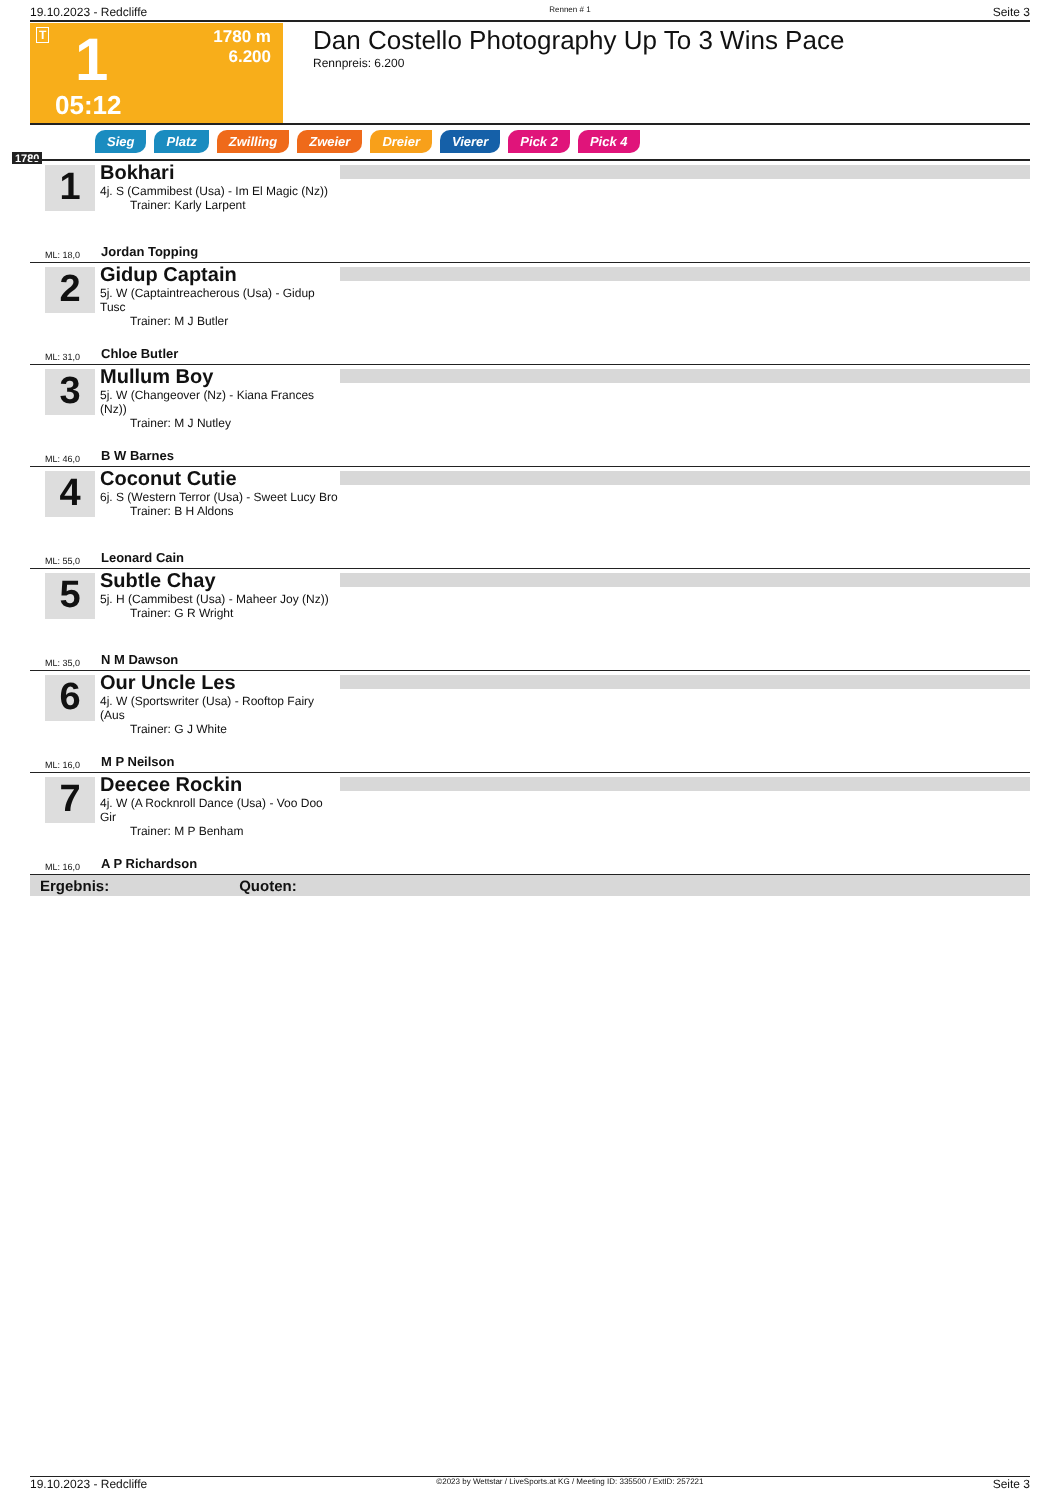19.10.2023 - Redcliffe Rennen # 1 Seite 3
T 1 1780 m
6.200
05:12
Dan Costello Photography Up To 3 Wins Pace
Rennpreis: 6.200
Sieg Platz Zwilling Zweier Dreier Vierer Pick 2 Pick 4
1780
1
Bokhari
4j. S (Cammibest (Usa) - Im El Magic (Nz))
Trainer: Karly Larpent
ML: 18,0 Jordan Topping
2
Gidup Captain
5j. W (Captaintreacherous (Usa) - Gidup Tusc
Trainer: M J Butler
ML: 31,0 Chloe Butler
3
Mullum Boy
5j. W (Changeover (Nz) - Kiana Frances (Nz))
Trainer: M J Nutley
ML: 46,0 B W Barnes
4
Coconut Cutie
6j. S (Western Terror (Usa) - Sweet Lucy Bro
Trainer: B H Aldons
ML: 55,0 Leonard Cain
5
Subtle Chay
5j. H (Cammibest (Usa) - Maheer Joy (Nz))
Trainer: G R Wright
ML: 35,0 N M Dawson
6
Our Uncle Les
4j. W (Sportswriter (Usa) - Rooftop Fairy (Aus
Trainer: G J White
ML: 16,0 M P Neilson
7
Deecee Rockin
4j. W (A Rocknroll Dance (Usa) - Voo Doo Gir
Trainer: M P Benham
ML: 16,0 A P Richardson
Ergebnis: Quoten:
19.10.2023 - Redcliffe ©2023 by Wettstar / LiveSports.at KG / Meeting ID: 335500 / ExtID: 257221 Seite 3